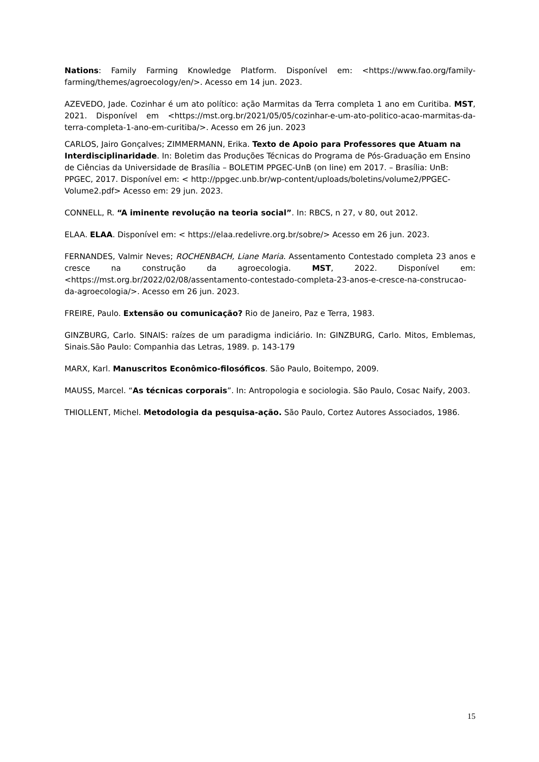Nations: Family Farming Knowledge Platform. Disponível em: <https://www.fao.org/family-farming/themes/agroecology/en/>. Acesso em 14 jun. 2023.
AZEVEDO, Jade. Cozinhar é um ato político: ação Marmitas da Terra completa 1 ano em Curitiba. MST, 2021. Disponível em <https://mst.org.br/2021/05/05/cozinhar-e-um-ato-politico-acao-marmitas-da-terra-completa-1-ano-em-curitiba/>. Acesso em 26 jun. 2023
CARLOS, Jairo Gonçalves; ZIMMERMANN, Erika. Texto de Apoio para Professores que Atuam na Interdisciplinaridade. In: Boletim das Produções Técnicas do Programa de Pós-Graduação em Ensino de Ciências da Universidade de Brasília – BOLETIM PPGEC-UnB (on line) em 2017. – Brasília: UnB: PPGEC, 2017. Disponível em: < http://ppgec.unb.br/wp-content/uploads/boletins/volume2/PPGEC-Volume2.pdf> Acesso em: 29 jun. 2023.
CONNELL, R. “A iminente revolução na teoria social”. In: RBCS, n 27, v 80, out 2012.
ELAA. ELAA. Disponível em: < https://elaa.redelivre.org.br/sobre/> Acesso em 26 jun. 2023.
FERNANDES, Valmir Neves; ROCHENBACH, Liane Maria. Assentamento Contestado completa 23 anos e cresce na construção da agroecologia. MST, 2022. Disponível em: <https://mst.org.br/2022/02/08/assentamento-contestado-completa-23-anos-e-cresce-na-construcao-da-agroecologia/>. Acesso em 26 jun. 2023.
FREIRE, Paulo. Extensão ou comunicação? Rio de Janeiro, Paz e Terra, 1983.
GINZBURG, Carlo. SINAIS: raízes de um paradigma indiciário. In: GINZBURG, Carlo. Mitos, Emblemas, Sinais.São Paulo: Companhia das Letras, 1989. p. 143-179
MARX, Karl. Manuscritos Econômico-filosóficos. São Paulo, Boitempo, 2009.
MAUSS, Marcel. “As técnicas corporais”. In: Antropologia e sociologia. São Paulo, Cosac Naify, 2003.
THIOLLENT, Michel. Metodologia da pesquisa-ação. São Paulo, Cortez Autores Associados, 1986.
15